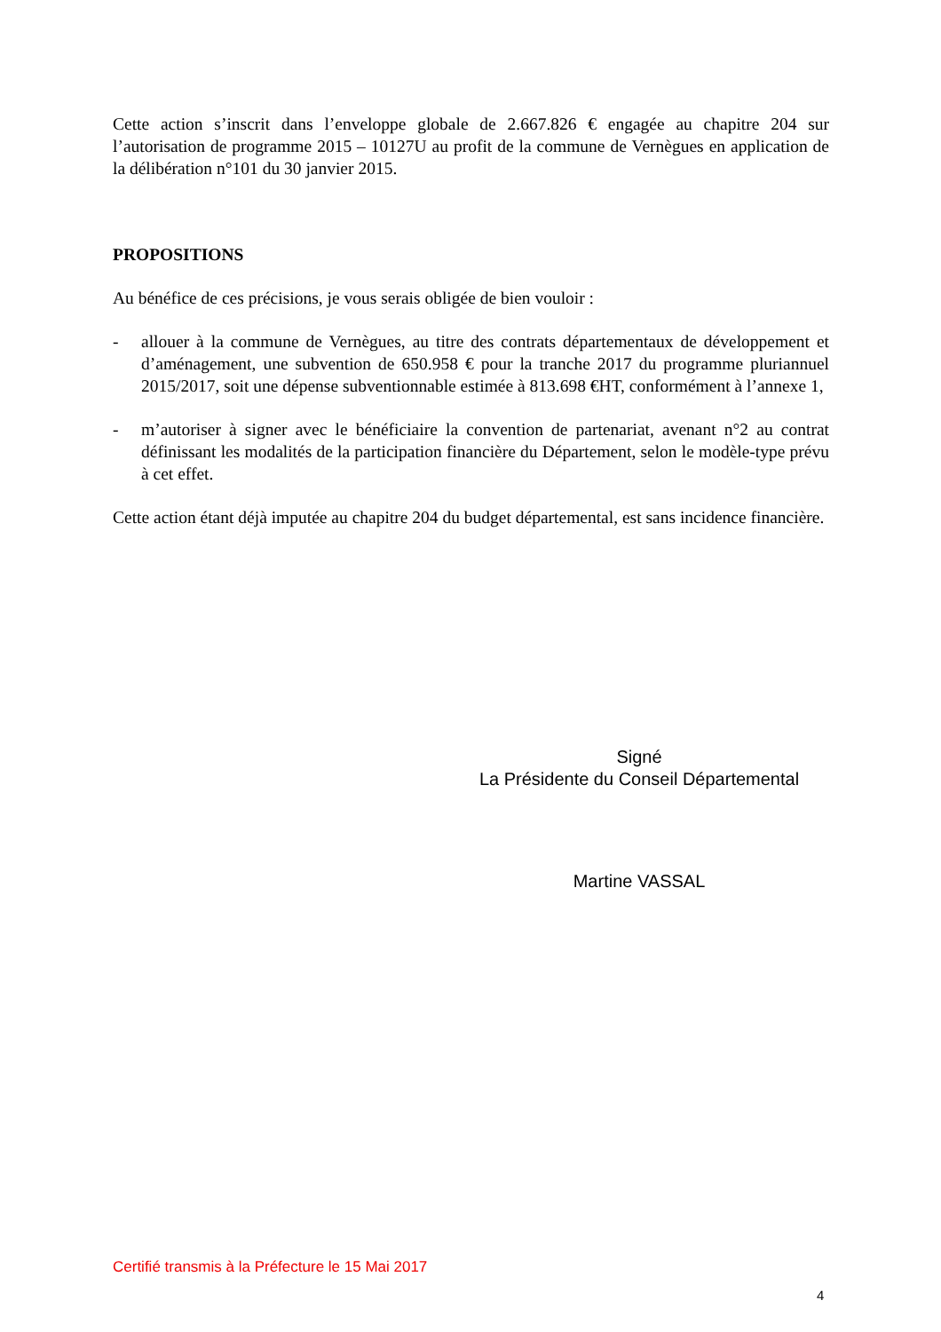Cette action s’inscrit dans l’enveloppe globale de 2.667.826 € engagée au chapitre 204 sur l’autorisation de programme 2015 – 10127U au profit de la commune de Vernègues en application de la délibération n°101 du 30 janvier 2015.
PROPOSITIONS
Au bénéfice de ces précisions, je vous serais obligée de bien vouloir :
- allouer à la commune de Vernègues, au titre des contrats départementaux de développement et d’aménagement, une subvention de 650.958 € pour la tranche 2017 du programme pluriannuel 2015/2017, soit une dépense subventionnable estimée à 813.698 €HT, conformément à l’annexe 1,
- m’autoriser à signer avec le bénéficiaire la convention de partenariat, avenant n°2 au contrat définissant les modalités de la participation financière du Département, selon le modèle-type prévu à cet effet.
Cette action étant déjà imputée au chapitre 204 du budget départemental, est sans incidence financière.
Signé
La Présidente du Conseil Départemental
Martine VASSAL
Certifié transmis à la Préfecture le 15 Mai 2017
4